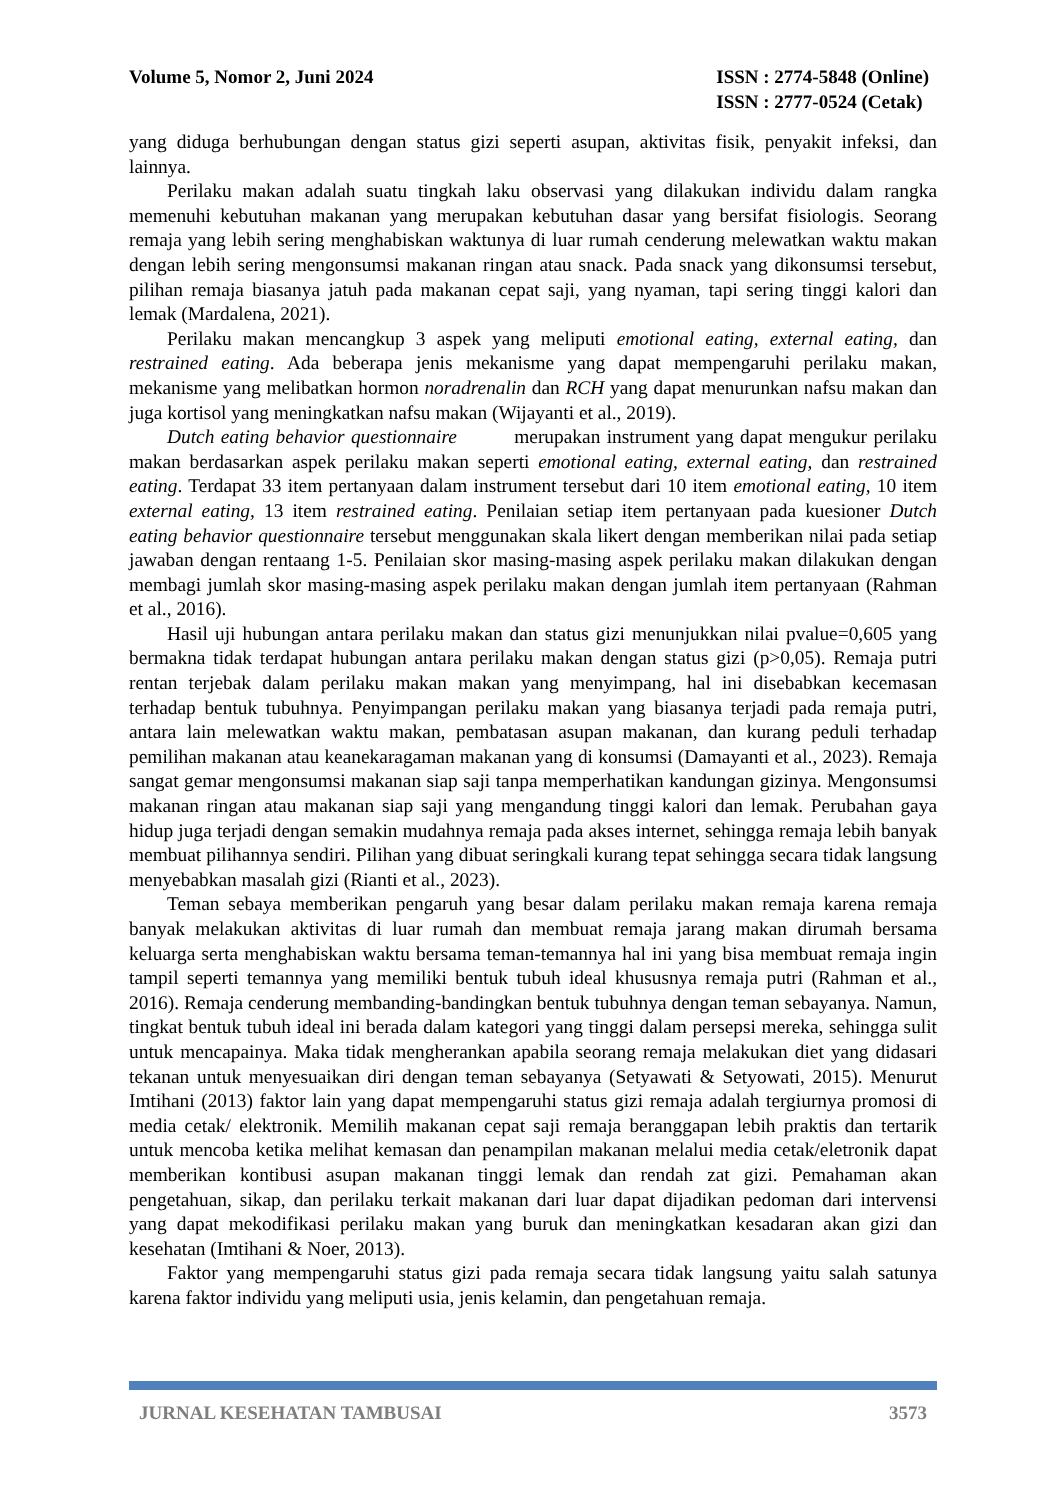Volume 5, Nomor 2, Juni 2024 ISSN : 2774-5848 (Online)
ISSN : 2777-0524 (Cetak)
yang diduga berhubungan dengan status gizi seperti asupan, aktivitas fisik, penyakit infeksi, dan lainnya.
Perilaku makan adalah suatu tingkah laku observasi yang dilakukan individu dalam rangka memenuhi kebutuhan makanan yang merupakan kebutuhan dasar yang bersifat fisiologis. Seorang remaja yang lebih sering menghabiskan waktunya di luar rumah cenderung melewatkan waktu makan dengan lebih sering mengonsumsi makanan ringan atau snack. Pada snack yang dikonsumsi tersebut, pilihan remaja biasanya jatuh pada makanan cepat saji, yang nyaman, tapi sering tinggi kalori dan lemak (Mardalena, 2021).
Perilaku makan mencangkup 3 aspek yang meliputi emotional eating, external eating, dan restrained eating. Ada beberapa jenis mekanisme yang dapat mempengaruhi perilaku makan, mekanisme yang melibatkan hormon noradrenalin dan RCH yang dapat menurunkan nafsu makan dan juga kortisol yang meningkatkan nafsu makan (Wijayanti et al., 2019).
Dutch eating behavior questionnaire merupakan instrument yang dapat mengukur perilaku makan berdasarkan aspek perilaku makan seperti emotional eating, external eating, dan restrained eating. Terdapat 33 item pertanyaan dalam instrument tersebut dari 10 item emotional eating, 10 item external eating, 13 item restrained eating. Penilaian setiap item pertanyaan pada kuesioner Dutch eating behavior questionnaire tersebut menggunakan skala likert dengan memberikan nilai pada setiap jawaban dengan rentaang 1-5. Penilaian skor masing-masing aspek perilaku makan dilakukan dengan membagi jumlah skor masing-masing aspek perilaku makan dengan jumlah item pertanyaan (Rahman et al., 2016).
Hasil uji hubungan antara perilaku makan dan status gizi menunjukkan nilai pvalue=0,605 yang bermakna tidak terdapat hubungan antara perilaku makan dengan status gizi (p>0,05). Remaja putri rentan terjebak dalam perilaku makan makan yang menyimpang, hal ini disebabkan kecemasan terhadap bentuk tubuhnya. Penyimpangan perilaku makan yang biasanya terjadi pada remaja putri, antara lain melewatkan waktu makan, pembatasan asupan makanan, dan kurang peduli terhadap pemilihan makanan atau keanekaragaman makanan yang di konsumsi (Damayanti et al., 2023). Remaja sangat gemar mengonsumsi makanan siap saji tanpa memperhatikan kandungan gizinya. Mengonsumsi makanan ringan atau makanan siap saji yang mengandung tinggi kalori dan lemak. Perubahan gaya hidup juga terjadi dengan semakin mudahnya remaja pada akses internet, sehingga remaja lebih banyak membuat pilihannya sendiri. Pilihan yang dibuat seringkali kurang tepat sehingga secara tidak langsung menyebabkan masalah gizi (Rianti et al., 2023).
Teman sebaya memberikan pengaruh yang besar dalam perilaku makan remaja karena remaja banyak melakukan aktivitas di luar rumah dan membuat remaja jarang makan dirumah bersama keluarga serta menghabiskan waktu bersama teman-temannya hal ini yang bisa membuat remaja ingin tampil seperti temannya yang memiliki bentuk tubuh ideal khususnya remaja putri (Rahman et al., 2016). Remaja cenderung membanding-bandingkan bentuk tubuhnya dengan teman sebayanya. Namun, tingkat bentuk tubuh ideal ini berada dalam kategori yang tinggi dalam persepsi mereka, sehingga sulit untuk mencapainya. Maka tidak mengherankan apabila seorang remaja melakukan diet yang didasari tekanan untuk menyesuaikan diri dengan teman sebayanya (Setyawati & Setyowati, 2015). Menurut Imtihani (2013) faktor lain yang dapat mempengaruhi status gizi remaja adalah tergiurnya promosi di media cetak/ elektronik. Memilih makanan cepat saji remaja beranggapan lebih praktis dan tertarik untuk mencoba ketika melihat kemasan dan penampilan makanan melalui media cetak/eletronik dapat memberikan kontibusi asupan makanan tinggi lemak dan rendah zat gizi. Pemahaman akan pengetahuan, sikap, dan perilaku terkait makanan dari luar dapat dijadikan pedoman dari intervensi yang dapat mekodifikasi perilaku makan yang buruk dan meningkatkan kesadaran akan gizi dan kesehatan (Imtihani & Noer, 2013).
Faktor yang mempengaruhi status gizi pada remaja secara tidak langsung yaitu salah satunya karena faktor individu yang meliputi usia, jenis kelamin, dan pengetahuan remaja.
JURNAL KESEHATAN TAMBUSAI 3573